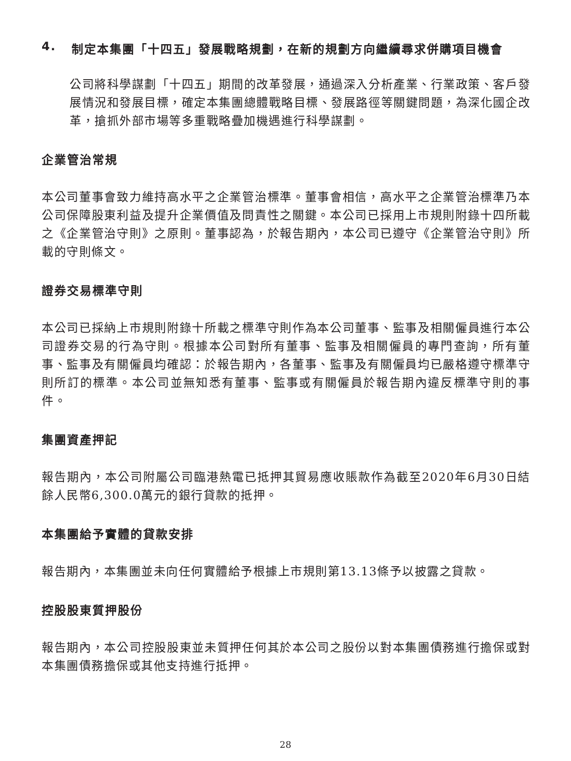4. 制定本集團「十四五」發展戰略規劃，在新的規劃方向繼續尋求併購項目機會
公司將科學謀劃「十四五」期間的改革發展，通過深入分析產業、行業政策、客戶發展情況和發展目標，確定本集團總體戰略目標、發展路徑等關鍵問題，為深化國企改革，搶抓外部市場等多重戰略疊加機遇進行科學謀劃。
企業管治常規
本公司董事會致力維持高水平之企業管治標準。董事會相信，高水平之企業管治標準乃本公司保障股東利益及提升企業價值及問責性之關鍵。本公司已採用上市規則附錄十四所載之《企業管治守則》之原則。董事認為，於報告期內，本公司已遵守《企業管治守則》所載的守則條文。
證券交易標準守則
本公司已採納上市規則附錄十所載之標準守則作為本公司董事、監事及相關僱員進行本公司證券交易的行為守則。根據本公司對所有董事、監事及相關僱員的專門查詢，所有董事、監事及有關僱員均確認：於報告期內，各董事、監事及有關僱員均已嚴格遵守標準守則所訂的標準。本公司並無知悉有董事、監事或有關僱員於報告期內違反標準守則的事件。
集團資產押記
報告期內，本公司附屬公司臨港熱電已抵押其貿易應收賬款作為截至2020年6月30日結餘人民幣6,300.0萬元的銀行貸款的抵押。
本集團給予實體的貸款安排
報告期內，本集團並未向任何實體給予根據上市規則第13.13條予以披露之貸款。
控股股東質押股份
報告期內，本公司控股股東並未質押任何其於本公司之股份以對本集團債務進行擔保或對本集團債務擔保或其他支持進行抵押。
28